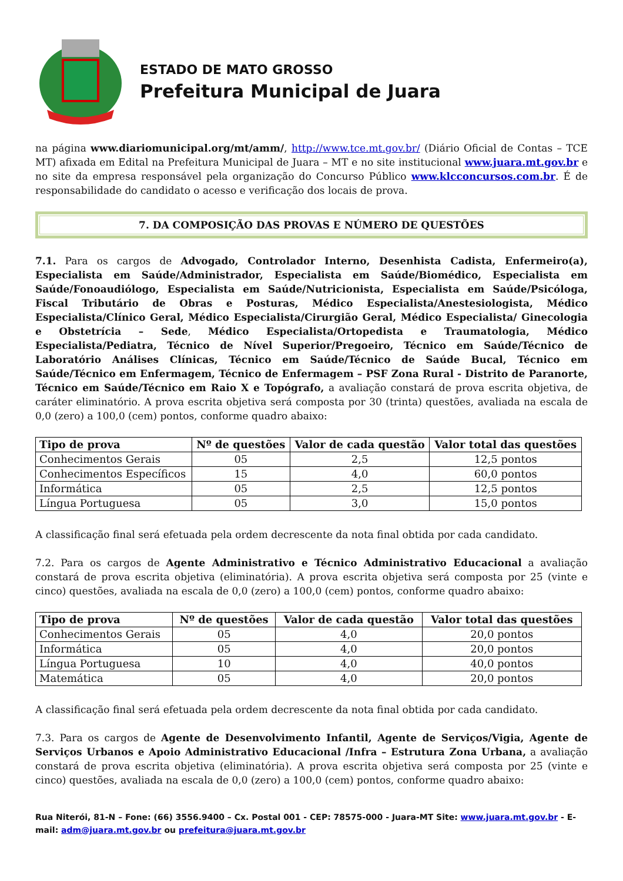ESTADO DE MATO GROSSO
Prefeitura Municipal de Juara
na página www.diariomunicipal.org/mt/amm/, http://www.tce.mt.gov.br/ (Diário Oficial de Contas – TCE MT) afixada em Edital na Prefeitura Municipal de Juara – MT e no site institucional www.juara.mt.gov.br e no site da empresa responsável pela organização do Concurso Público www.klcconcursos.com.br. É de responsabilidade do candidato o acesso e verificação dos locais de prova.
7. DA COMPOSIÇÃO DAS PROVAS E NÚMERO DE QUESTÕES
7.1. Para os cargos de Advogado, Controlador Interno, Desenhista Cadista, Enfermeiro(a), Especialista em Saúde/Administrador, Especialista em Saúde/Biomédico, Especialista em Saúde/Fonoaudiólogo, Especialista em Saúde/Nutricionista, Especialista em Saúde/Psicóloga, Fiscal Tributário de Obras e Posturas, Médico Especialista/Anestesiologista, Médico Especialista/Clínico Geral, Médico Especialista/Cirurgião Geral, Médico Especialista/ Ginecologia e Obstetrícia – Sede, Médico Especialista/Ortopedista e Traumatologia, Médico Especialista/Pediatra, Técnico de Nível Superior/Pregoeiro, Técnico em Saúde/Técnico de Laboratório Análises Clínicas, Técnico em Saúde/Técnico de Saúde Bucal, Técnico em Saúde/Técnico em Enfermagem, Técnico de Enfermagem – PSF Zona Rural - Distrito de Paranorte, Técnico em Saúde/Técnico em Raio X e Topógrafo, a avaliação constará de prova escrita objetiva, de caráter eliminatório. A prova escrita objetiva será composta por 30 (trinta) questões, avaliada na escala de 0,0 (zero) a 100,0 (cem) pontos, conforme quadro abaixo:
| Tipo de prova | Nº de questões | Valor de cada questão | Valor total das questões |
| --- | --- | --- | --- |
| Conhecimentos Gerais | 05 | 2,5 | 12,5 pontos |
| Conhecimentos Específicos | 15 | 4,0 | 60,0 pontos |
| Informática | 05 | 2,5 | 12,5 pontos |
| Língua Portuguesa | 05 | 3,0 | 15,0 pontos |
A classificação final será efetuada pela ordem decrescente da nota final obtida por cada candidato.
7.2. Para os cargos de Agente Administrativo e Técnico Administrativo Educacional a avaliação constará de prova escrita objetiva (eliminatória). A prova escrita objetiva será composta por 25 (vinte e cinco) questões, avaliada na escala de 0,0 (zero) a 100,0 (cem) pontos, conforme quadro abaixo:
| Tipo de prova | Nº de questões | Valor de cada questão | Valor total das questões |
| --- | --- | --- | --- |
| Conhecimentos Gerais | 05 | 4,0 | 20,0 pontos |
| Informática | 05 | 4,0 | 20,0 pontos |
| Língua Portuguesa | 10 | 4,0 | 40,0 pontos |
| Matemática | 05 | 4,0 | 20,0 pontos |
A classificação final será efetuada pela ordem decrescente da nota final obtida por cada candidato.
7.3. Para os cargos de Agente de Desenvolvimento Infantil, Agente de Serviços/Vigia, Agente de Serviços Urbanos e Apoio Administrativo Educacional /Infra – Estrutura Zona Urbana, a avaliação constará de prova escrita objetiva (eliminatória). A prova escrita objetiva será composta por 25 (vinte e cinco) questões, avaliada na escala de 0,0 (zero) a 100,0 (cem) pontos, conforme quadro abaixo:
Rua Niterói, 81-N – Fone: (66) 3556.9400 – Cx. Postal 001 - CEP: 78575-000 - Juara-MT Site: www.juara.mt.gov.br - E-mail: adm@juara.mt.gov.br ou prefeitura@juara.mt.gov.br